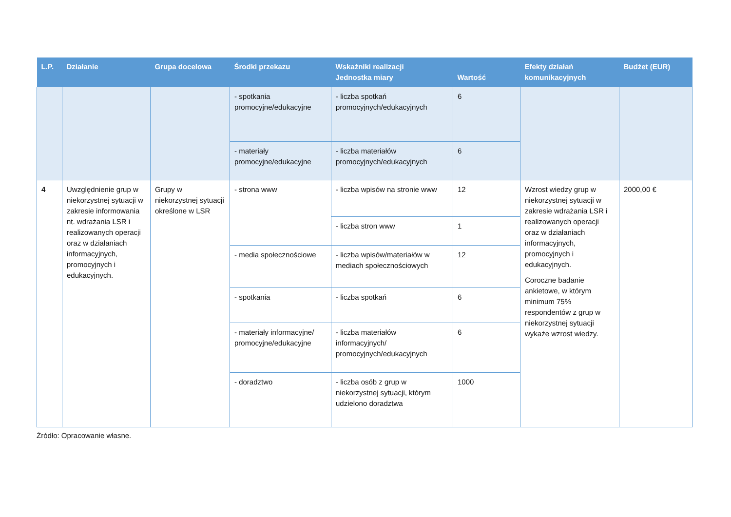| L.P. | Działanie | Grupa docelowa | Środki przekazu | Wskaźniki realizacji | | Efekty działań komunikacyjnych | Budżet (EUR) |
| --- | --- | --- | --- | --- | --- | --- | --- |
| | | | | Jednostka miary | Wartość | | |
| | | | - spotkania promocyjne/edukacyjne | - liczba spotkań promocyjnych/edukacyjnych | 6 | | |
| | | | - materiały promocyjne/edukacyjne | - liczba materiałów promocyjnych/edukacyjnych | 6 | | |
| 4 | Uwzględnienie grup w niekorzystnej sytuacji w zakresie informowania nt. wdrażania LSR i realizowanych operacji oraz w działaniach informacyjnych, promocyjnych i edukacyjnych. | Grupy w niekorzystnej sytuacji określone w LSR | - strona www | - liczba wpisów na stronie www | 12 | Wzrost wiedzy grup w niekorzystnej sytuacji w zakresie wdrażania LSR i realizowanych operacji oraz w działaniach informacyjnych, promocyjnych i edukacyjnych. Coroczne badanie ankietowe, w którym minimum 75% respondentów z grup w niekorzystnej sytuacji wykaże wzrost wiedzy. | 2000,00 € |
| | | | | - liczba stron www | 1 | | |
| | | | - media społecznościowe | - liczba wpisów/materiałów w mediach społecznościowych | 12 | | |
| | | | - spotkania | - liczba spotkań | 6 | | |
| | | | - materiały informacyjne/ promocyjne/edukacyjne | - liczba materiałów informacyjnych/ promocyjnych/edukacyjnych | 6 | | |
| | | | - doradztwo | - liczba osób z grup w niekorzystnej sytuacji, którym udzielono doradztwa | 1000 | | |
Źródło: Opracowanie własne.